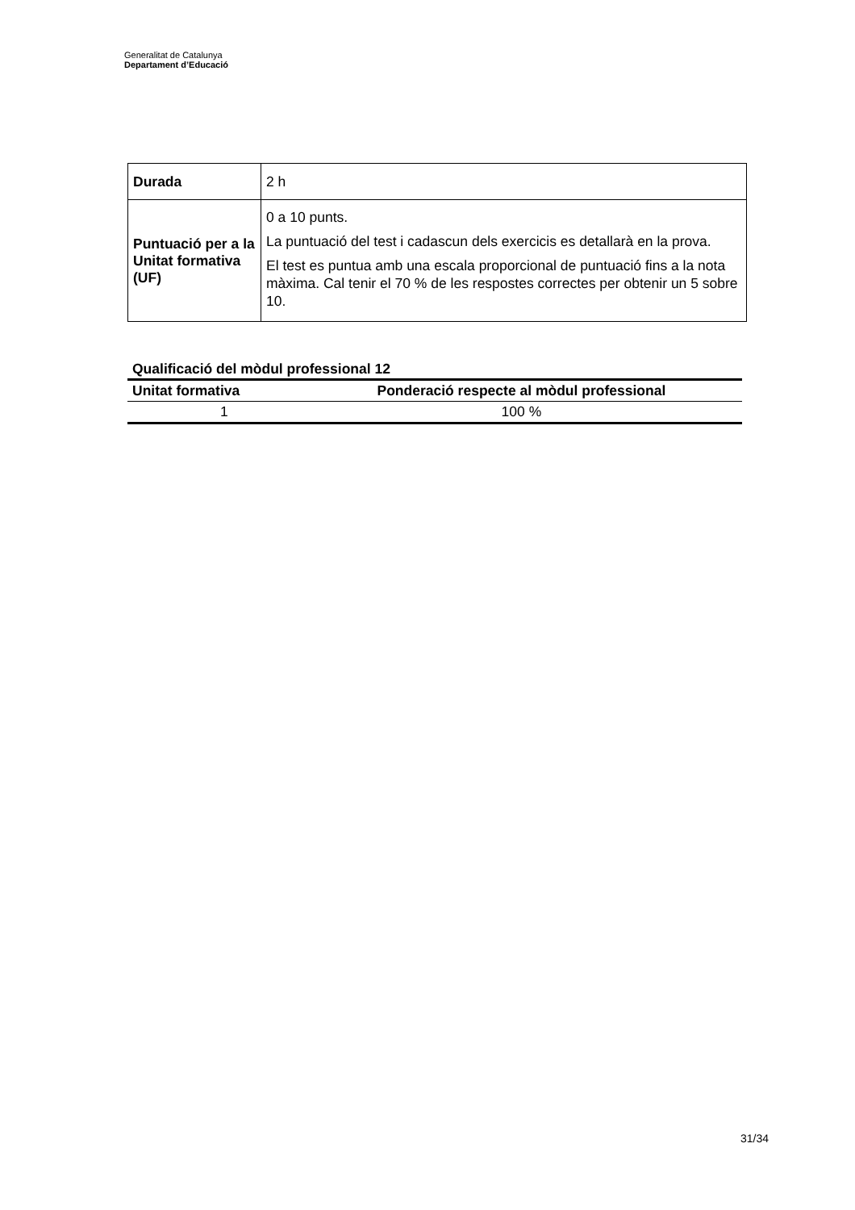Generalitat de Catalunya
Departament d’Educació
| Durada | 2 h |
| Puntuació per a la Unitat formativa (UF) | 0 a 10 punts. La puntuació del test i cadascun dels exercicis es detallarà en la prova. El test es puntua amb una escala proporcional de puntuació fins a la nota màxima. Cal tenir el 70 % de les respostes correctes per obtenir un 5 sobre 10. |
Qualificació del mòdul professional 12
| Unitat formativa | Ponderació respecte al mòdul professional |
| --- | --- |
| 1 | 100 % |
31/34